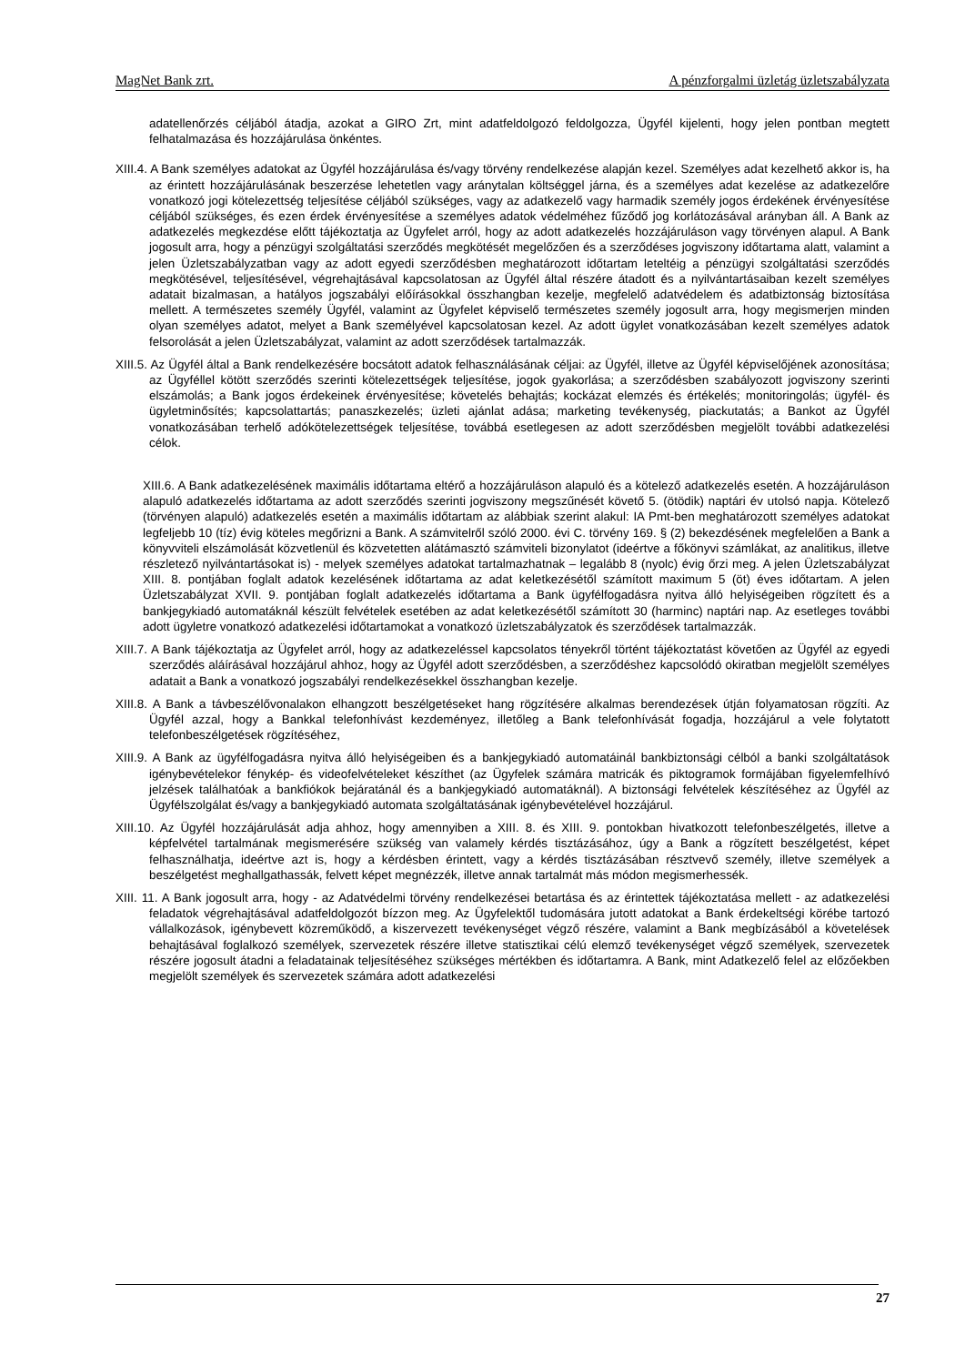MagNet Bank zrt. A pénzforgalmi üzletág üzletszabályzata
adatellenőrzés céljából átadja, azokat a GIRO Zrt, mint adatfeldolgozó feldolgozza, Ügyfél kijelenti, hogy jelen pontban megtett felhatalmazása és hozzájárulása önkéntes.
XIII.4. A Bank személyes adatokat az Ügyfél hozzájárulása és/vagy törvény rendelkezése alapján kezel. Személyes adat kezelhető akkor is, ha az érintett hozzájárulásának beszerzése lehetetlen vagy aránytalan költséggel járna, és a személyes adat kezelése az adatkezelőre vonatkozó jogi kötelezettség teljesítése céljából szükséges, vagy az adatkezelő vagy harmadik személy jogos érdekének érvényesítése céljából szükséges, és ezen érdek érvényesítése a személyes adatok védelméhez fűződő jog korlátozásával arányban áll. A Bank az adatkezelés megkezdése előtt tájékoztatja az Ügyfelet arról, hogy az adott adatkezelés hozzájáruláson vagy törvényen alapul. A Bank jogosult arra, hogy a pénzügyi szolgáltatási szerződés megkötését megelőzően és a szerződéses jogviszony időtartama alatt, valamint a jelen Üzletszabályzatban vagy az adott egyedi szerződésben meghatározott időtartam leteltéig a pénzügyi szolgáltatási szerződés megkötésével, teljesítésével, végrehajtásával kapcsolatosan az Ügyfél által részére átadott és a nyilvántartásaiban kezelt személyes adatait bizalmasan, a hatályos jogszabályi előírásokkal összhangban kezelje, megfelelő adatvédelem és adatbiztonság biztosítása mellett. A természetes személy Ügyfél, valamint az Ügyfelet képviselő természetes személy jogosult arra, hogy megismerjen minden olyan személyes adatot, melyet a Bank személyével kapcsolatosan kezel. Az adott ügylet vonatkozásában kezelt személyes adatok felsorolását a jelen Üzletszabályzat, valamint az adott szerződések tartalmazzák.
XIII.5. Az Ügyfél által a Bank rendelkezésére bocsátott adatok felhasználásának céljai: az Ügyfél, illetve az Ügyfél képviselőjének azonosítása; az Ügyféllel kötött szerződés szerinti kötelezettségek teljesítése, jogok gyakorlása; a szerződésben szabályozott jogviszony szerinti elszámolás; a Bank jogos érdekeinek érvényesítése; követelés behajtás; kockázat elemzés és értékelés; monitoringolás; ügyfél- és ügyletminősítés; kapcsolattartás; panaszkezelés; üzleti ajánlat adása; marketing tevékenység, piackutatás; a Bankot az Ügyfél vonatkozásában terhelő adókötelezettségek teljesítése, továbbá esetlegesen az adott szerződésben megjelölt további adatkezelési célok.
XIII.6. A Bank adatkezelésének maximális időtartama eltérő a hozzájáruláson alapuló és a kötelező adatkezelés esetén. A hozzájáruláson alapuló adatkezelés időtartama az adott szerződés szerinti jogviszony megszűnését követő 5. (ötödik) naptári év utolsó napja. Kötelező (törvényen alapuló) adatkezelés esetén a maximális időtartam az alábbiak szerint alakul: IA Pmt-ben meghatározott személyes adatokat legfeljebb 10 (tíz) évig köteles megőrizni a Bank. A számvitelről szóló 2000. évi C. törvény 169. § (2) bekezdésének megfelelően a Bank a könyvviteli elszámolását közvetlenül és közvetetten alátámasztó számviteli bizonylatot (ideértve a főkönyvi számlákat, az analitikus, illetve részletező nyilvántartásokat is) - melyek személyes adatokat tartalmazhatnak – legalább 8 (nyolc) évig őrzi meg. A jelen Üzletszabályzat XIII. 8. pontjában foglalt adatok kezelésének időtartama az adat keletkezésétől számított maximum 5 (öt) éves időtartam. A jelen Üzletszabályzat XVII. 9. pontjában foglalt adatkezelés időtartama a Bank ügyfélfogadásra nyitva álló helyiségeiben rögzített és a bankjegykiadó automatáknál készült felvételek esetében az adat keletkezésétől számított 30 (harminc) naptári nap. Az esetleges további adott ügyletre vonatkozó adatkezelési időtartamokat a vonatkozó üzletszabályzatok és szerződések tartalmazzák.
XIII.7. A Bank tájékoztatja az Ügyfelet arról, hogy az adatkezeléssel kapcsolatos tényekről történt tájékoztatást követően az Ügyfél az egyedi szerződés aláírásával hozzájárul ahhoz, hogy az Ügyfél adott szerződésben, a szerződéshez kapcsolódó okiratban megjelölt személyes adatait a Bank a vonatkozó jogszabályi rendelkezésekkel összhangban kezelje.
XIII.8. A Bank a távbeszélővonalakon elhangzott beszélgetéseket hang rögzítésére alkalmas berendezések útján folyamatosan rögzíti. Az Ügyfél azzal, hogy a Bankkal telefonhívást kezdeményez, illetőleg a Bank telefonhívását fogadja, hozzájárul a vele folytatott telefonbeszélgetések rögzítéséhez,
XIII.9. A Bank az ügyfélfogadásra nyitva álló helyiségeiben és a bankjegykiadó automatáinál bankbiztonsági célból a banki szolgáltatások igénybevételekor fénykép- és videofelvételeket készíthet (az Ügyfelek számára matricák és piktogramok formájában figyelemfelhívó jelzések találhatóak a bankfiókok bejáratánál és a bankjegykiadó automatáknál). A biztonsági felvételek készítéséhez az Ügyfél az Ügyfélszolgálat és/vagy a bankjegykiadó automata szolgáltatásának igénybevételével hozzájárul.
XIII.10. Az Ügyfél hozzájárulását adja ahhoz, hogy amennyiben a XIII. 8. és XIII. 9. pontokban hivatkozott telefonbeszélgetés, illetve a képfelvétel tartalmának megismerésére szükség van valamely kérdés tisztázásához, úgy a Bank a rögzített beszélgetést, képet felhasználhatja, ideértve azt is, hogy a kérdésben érintett, vagy a kérdés tisztázásában résztvevő személy, illetve személyek a beszélgetést meghallgathassák, felvett képet megnézzék, illetve annak tartalmát más módon megismerhessék.
XIII. 11. A Bank jogosult arra, hogy - az Adatvédelmi törvény rendelkezései betartása és az érintettek tájékoztatása mellett - az adatkezelési feladatok végrehajtásával adatfeldolgozót bízzon meg. Az Ügyfelektől tudomására jutott adatokat a Bank érdekeltségi körébe tartozó vállalkozások, igénybevett közreműködő, a kiszervezett tevékenységet végző részére, valamint a Bank megbízásából a követelések behajtásával foglalkozó személyek, szervezetek részére illetve statisztikai célú elemző tevékenységet végző személyek, szervezetek részére jogosult átadni a feladatainak teljesítéséhez szükséges mértékben és időtartamra. A Bank, mint Adatkezelő felel az előzőekben megjelölt személyek és szervezetek számára adott adatkezelési
27